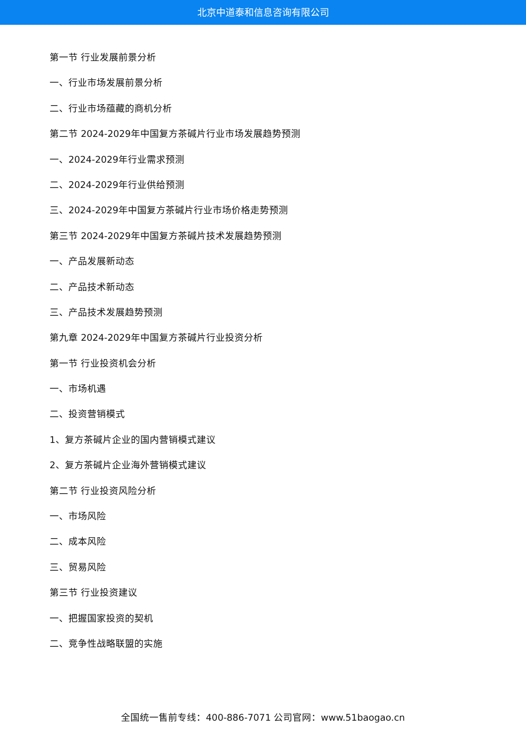北京中道泰和信息咨询有限公司
第一节 行业发展前景分析
一、行业市场发展前景分析
二、行业市场蕴藏的商机分析
第二节 2024-2029年中国复方茶碱片行业市场发展趋势预测
一、2024-2029年行业需求预测
二、2024-2029年行业供给预测
三、2024-2029年中国复方茶碱片行业市场价格走势预测
第三节 2024-2029年中国复方茶碱片技术发展趋势预测
一、产品发展新动态
二、产品技术新动态
三、产品技术发展趋势预测
第九章 2024-2029年中国复方茶碱片行业投资分析
第一节 行业投资机会分析
一、市场机遇
二、投资营销模式
1、复方茶碱片企业的国内营销模式建议
2、复方茶碱片企业海外营销模式建议
第二节 行业投资风险分析
一、市场风险
二、成本风险
三、贸易风险
第三节 行业投资建议
一、把握国家投资的契机
二、竞争性战略联盟的实施
全国统一售前专线：400-886-7071 公司官网：www.51baogao.cn